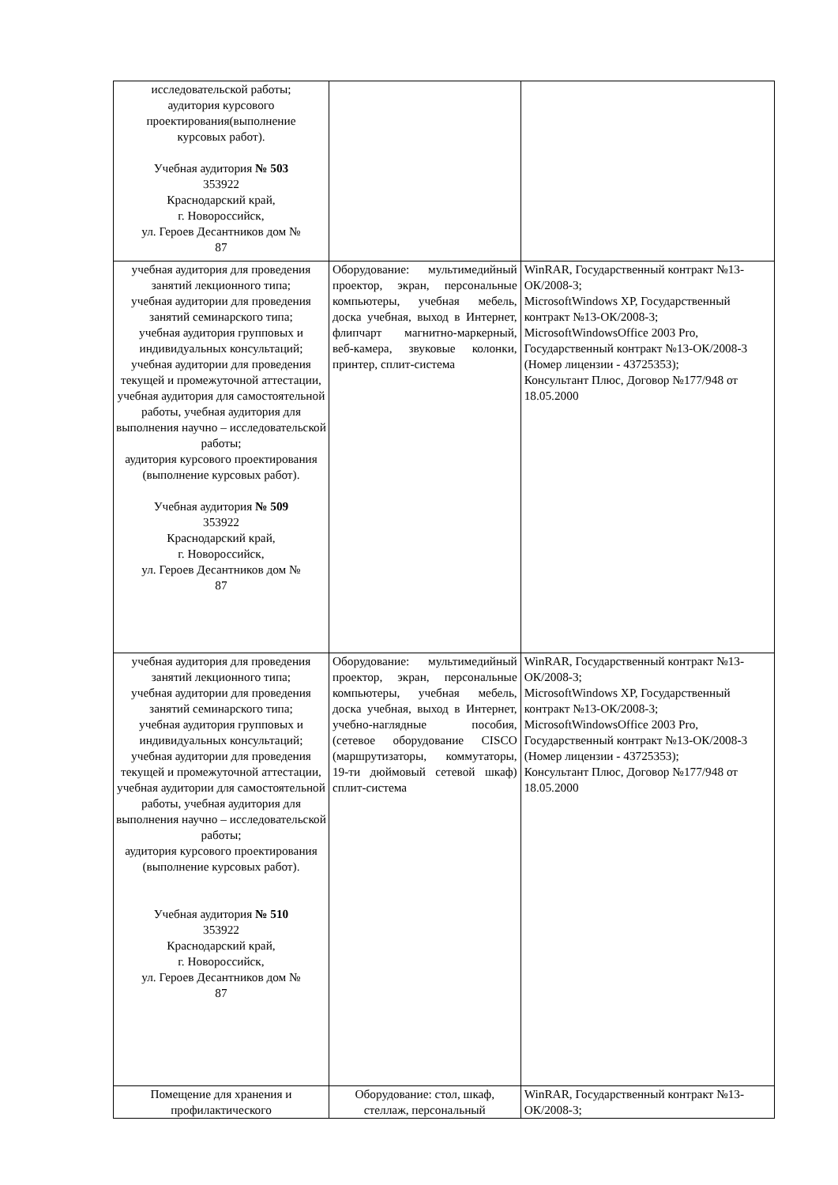| исследовательской работы; аудитория курсового проектирования(выполнение курсовых работ). Учебная аудитория № 503 353922 Краснодарский край, г. Новороссийск, ул. Героев Десантников дом № 87 | | |
| учебная аудитория для проведения занятий лекционного типа; учебная аудитории для проведения занятий семинарского типа; учебная аудитория групповых и индивидуальных консультаций; учебная аудитории для проведения текущей и промежуточной аттестации, учебная аудитория для самостоятельной работы, учебная аудитория для выполнения научно – исследовательской работы; аудитория курсового проектирования (выполнение курсовых работ). Учебная аудитория № 509 353922 Краснодарский край, г. Новороссийск, ул. Героев Десантников дом № 87 | Оборудование: мультимедийный проектор, экран, персональные компьютеры, учебная мебель, доска учебная, выход в Интернет, флипчарт магнитно-маркерный, веб-камера, звуковые колонки, принтер, сплит-система | WinRAR, Государственный контракт №13-ОК/2008-3; MicrosoftWindows XP, Государственный контракт №13-ОК/2008-3; MicrosoftWindowsOffice 2003 Pro, Государственный контракт №13-ОК/2008-3 (Номер лицензии - 43725353); Консультант Плюс, Договор №177/948 от 18.05.2000 |
| учебная аудитория для проведения занятий лекционного типа; учебная аудитории для проведения занятий семинарского типа; учебная аудитория групповых и индивидуальных консультаций; учебная аудитории для проведения текущей и промежуточной аттестации, учебная аудитории для самостоятельной работы, учебная аудитория для выполнения научно – исследовательской работы; аудитория курсового проектирования (выполнение курсовых работ). Учебная аудитория № 510 353922 Краснодарский край, г. Новороссийск, ул. Героев Десантников дом № 87 | Оборудование: мультимедийный проектор, экран, персональные компьютеры, учебная мебель, доска учебная, выход в Интернет, учебно-наглядные пособия, (сетевое оборудование CISCO (маршрутизаторы, коммутаторы, 19-ти дюймовый сетевой шкаф) сплит-система | WinRAR, Государственный контракт №13-ОК/2008-3; MicrosoftWindows XP, Государственный контракт №13-ОК/2008-3; MicrosoftWindowsOffice 2003 Pro, Государственный контракт №13-ОК/2008-3 (Номер лицензии - 43725353); Консультант Плюс, Договор №177/948 от 18.05.2000 |
| Помещение для хранения и профилактического | Оборудование: стол, шкаф, стеллаж, персональный | WinRAR, Государственный контракт №13-ОК/2008-3; |